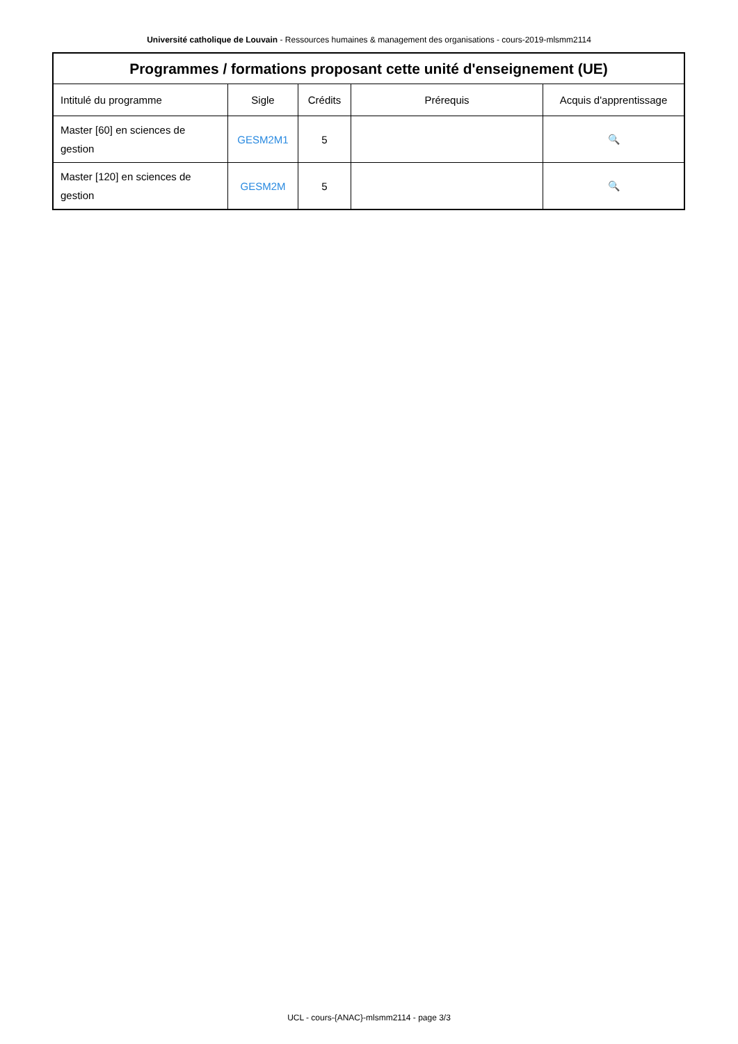Université catholique de Louvain - Ressources humaines & management des organisations - cours-2019-mlsmm2114
| Programmes / formations proposant cette unité d'enseignement (UE) | | | | |
| --- | --- | --- | --- | --- |
| Intitulé du programme | Sigle | Crédits | Prérequis | Acquis d'apprentissage |
| Master [60] en sciences de gestion | GESM2M1 | 5 | | 🔍 |
| Master [120] en sciences de gestion | GESM2M | 5 | | 🔍 |
UCL - cours-{ANAC}-mlsmm2114 - page 3/3